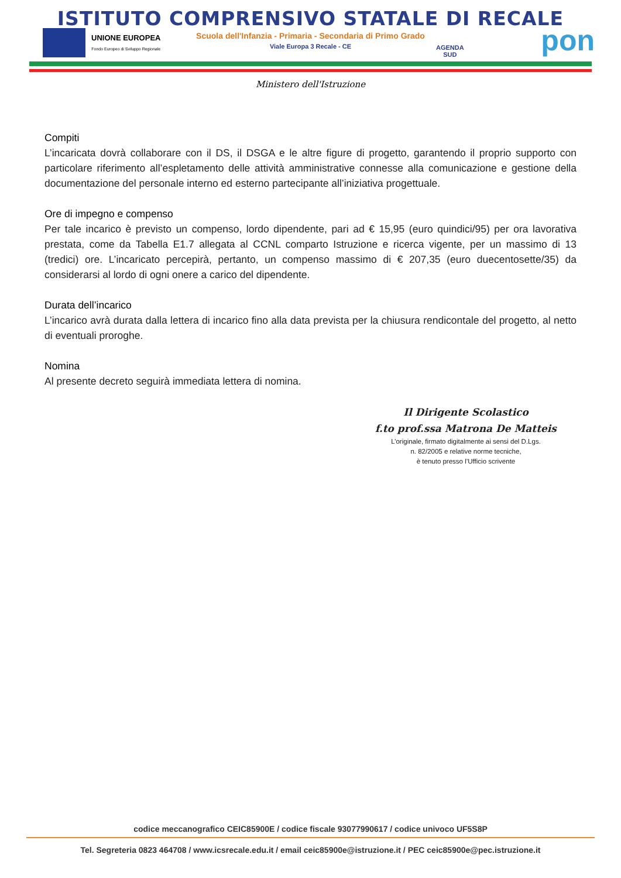ISTITUTO COMPRENSIVO STATALE DI RECALE
Scuola dell'Infanzia - Primaria - Secondaria di Primo Grado
Viale Europa 3 Recale - CE
UNIONE EUROPEA
Fondo Europeo di Sviluppo Regionale
AGENDA
SUD
pon
Ministero dell'Istruzione
Compiti
L’incaricata dovrà collaborare con il DS, il DSGA e le altre figure di progetto, garantendo il proprio supporto con particolare riferimento all’espletamento delle attività amministrative connesse alla comunicazione e gestione della documentazione del personale interno ed esterno partecipante all’iniziativa progettuale.
Ore di impegno e compenso
Per tale incarico è previsto un compenso, lordo dipendente, pari ad € 15,95 (euro quindici/95) per ora lavorativa prestata, come da Tabella E1.7 allegata al CCNL comparto Istruzione e ricerca vigente, per un massimo di 13 (tredici) ore. L’incaricato percepirà, pertanto, un compenso massimo di € 207,35 (euro duecentosette/35) da considerarsi al lordo di ogni onere a carico del dipendente.
Durata dell’incarico
L’incarico avrà durata dalla lettera di incarico fino alla data prevista per la chiusura rendicontale del progetto, al netto di eventuali proroghe.
Nomina
Al presente decreto seguirà immediata lettera di nomina.
Il Dirigente Scolastico
f.to prof.ssa Matrona De Matteis
L’originale, firmato digitalmente ai sensi del D.Lgs.
n. 82/2005 e relative norme tecniche,
è tenuto presso l’Ufficio scrivente
codice meccanografico CEIC85900E / codice fiscale 93077990617 / codice univoco UF5S8P
Tel. Segreteria 0823 464708 / www.icsrecale.edu.it / email ceic85900e@istruzione.it / PEC ceic85900e@pec.istruzione.it